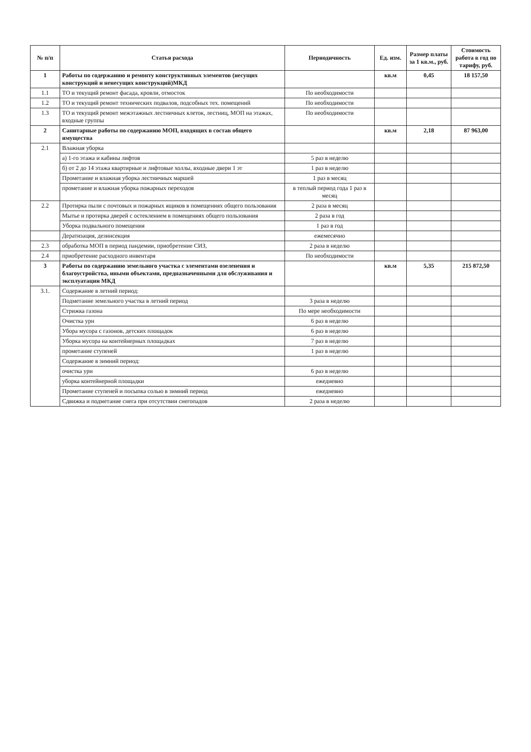| № п/п | Статья расхода | Периодичность | Ед. изм. | Размер платы за 1 кв.м., руб. | Стоимость работа в год по тарифу, руб. |
| --- | --- | --- | --- | --- | --- |
| 1 | Работы по содержанию и ремонту конструктивных элементов (несущих конструкций и ненесущих конструкций)МКД | | кв.м | 0,45 | 18 157,50 |
| 1.1 | ТО и текущий ремонт фасада, кровли, отмосток | По необходимости | | | |
| 1.2 | ТО и текущий ремонт технических подвалов, подсобных тех. помещений | По необходимости | | | |
| 1.3 | ТО и текущий ремонт межэтажных лестничных клеток, лестниц, МОП на этажах, входные группы | По необходимости | | | |
| 2 | Санитарные работы по содержанию МОП, входящих в состав общего имущества | | кв.м | 2,18 | 87 963,00 |
| 2.1 | Влажная уборка | | | | |
| | а) 1-го этажа и кабины лифтов | 5 раз в неделю | | | |
| | б) от 2 до 14 этажа квартирные и лифтовые холлы, входные двери 1 эт | 1 раз в неделю | | | |
| | Прометание и влажная уборка лестничных маршей | 1 раз в месяц | | | |
| | прометание и влажная уборка пожарных переходов | в теплый период года 1 раз в месяц | | | |
| 2.2 | Протирка пыли с почтовых и пожарных ящиков в помещениях общего пользования | 2 раза в месяц | | | |
| | Мытье и протирка дверей с остеклением в помещениях общего пользования | 2 раза в год | | | |
| | Уборка подвального помещения | 1 раз в год | | | |
| | Дератизация, дезинсекция | ежемесячно | | | |
| 2.3 | обработка МОП в период пандемии, приобретение СИЗ, | 2 раза в неделю | | | |
| 2.4 | приобретение расходного инвентаря | По необходимости | | | |
| 3 | Работы по содержанию земельного участка с элементами озеленения и благоустройства, иными объектами, предназначенными для обслуживания и эксплуатации МКД | | кв.м | 5,35 | 215 872,50 |
| 3.1. | Содержание в летний период: | | | | |
| | Подметание земельного участка в летний период | 3 раза в неделю | | | |
| | Стрижка газона | По мере необходимости | | | |
| | Очистка урн | 6 раз в неделю | | | |
| | Убора мусора с газонов, детских площадок | 6 раз в неделю | | | |
| | Уборка мусора на контейнерных площадках | 7 раз в неделю | | | |
| | прометание ступеней | 1 раз в неделю | | | |
| | Содержание в зимний период: | | | | |
| | очистка урн | 6 раз в неделю | | | |
| | уборка контейнерной площадки | ежедневно | | | |
| | Прометание ступеней и посыпка солью в зимний период | ежедневно | | | |
| | Сдвижка и подметание снега при отсутствии снегопадов | 2 раза в неделю | | | |